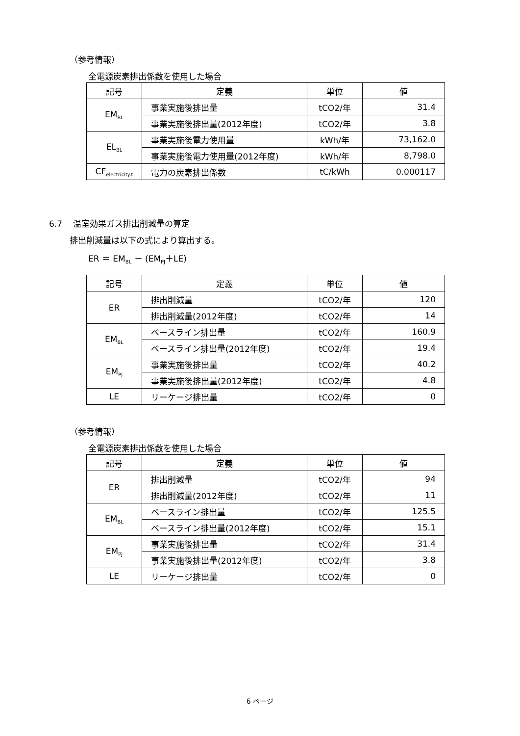（参考情報）
全電源炭素排出係数を使用した場合
| 記号 | 定義 | 単位 | 値 |
| --- | --- | --- | --- |
| EM<sub>BL</sub> | 事業実施後排出量 | tCO2/年 | 31.4 |
| | 事業実施後排出量(2012年度) | tCO2/年 | 3.8 |
| EL<sub>BL</sub> | 事業実施後電力使用量 | kWh/年 | 73,162.0 |
| | 事業実施後電力使用量(2012年度) | kWh/年 | 8,798.0 |
| CF<sub>electricity.t</sub> | 電力の炭素排出係数 | tC/kWh | 0.000117 |
6.7　 温室効果ガス排出削減量の算定
排出削減量は以下の式により算出する。
ER ＝ EM<sub>BL</sub> － (EM<sub>PJ</sub>＋LE)
| 記号 | 定義 | 単位 | 値 |
| --- | --- | --- | --- |
| ER | 排出削減量 | tCO2/年 | 120 |
| | 排出削減量(2012年度) | tCO2/年 | 14 |
| EM<sub>BL</sub> | ベースライン排出量 | tCO2/年 | 160.9 |
| | ベースライン排出量(2012年度) | tCO2/年 | 19.4 |
| EM<sub>PJ</sub> | 事業実施後排出量 | tCO2/年 | 40.2 |
| | 事業実施後排出量(2012年度) | tCO2/年 | 4.8 |
| LE | リーケージ排出量 | tCO2/年 | 0 |
（参考情報）
全電源炭素排出係数を使用した場合
| 記号 | 定義 | 単位 | 値 |
| --- | --- | --- | --- |
| ER | 排出削減量 | tCO2/年 | 94 |
| | 排出削減量(2012年度) | tCO2/年 | 11 |
| EM<sub>BL</sub> | ベースライン排出量 | tCO2/年 | 125.5 |
| | ベースライン排出量(2012年度) | tCO2/年 | 15.1 |
| EM<sub>PJ</sub> | 事業実施後排出量 | tCO2/年 | 31.4 |
| | 事業実施後排出量(2012年度) | tCO2/年 | 3.8 |
| LE | リーケージ排出量 | tCO2/年 | 0 |
6 ページ